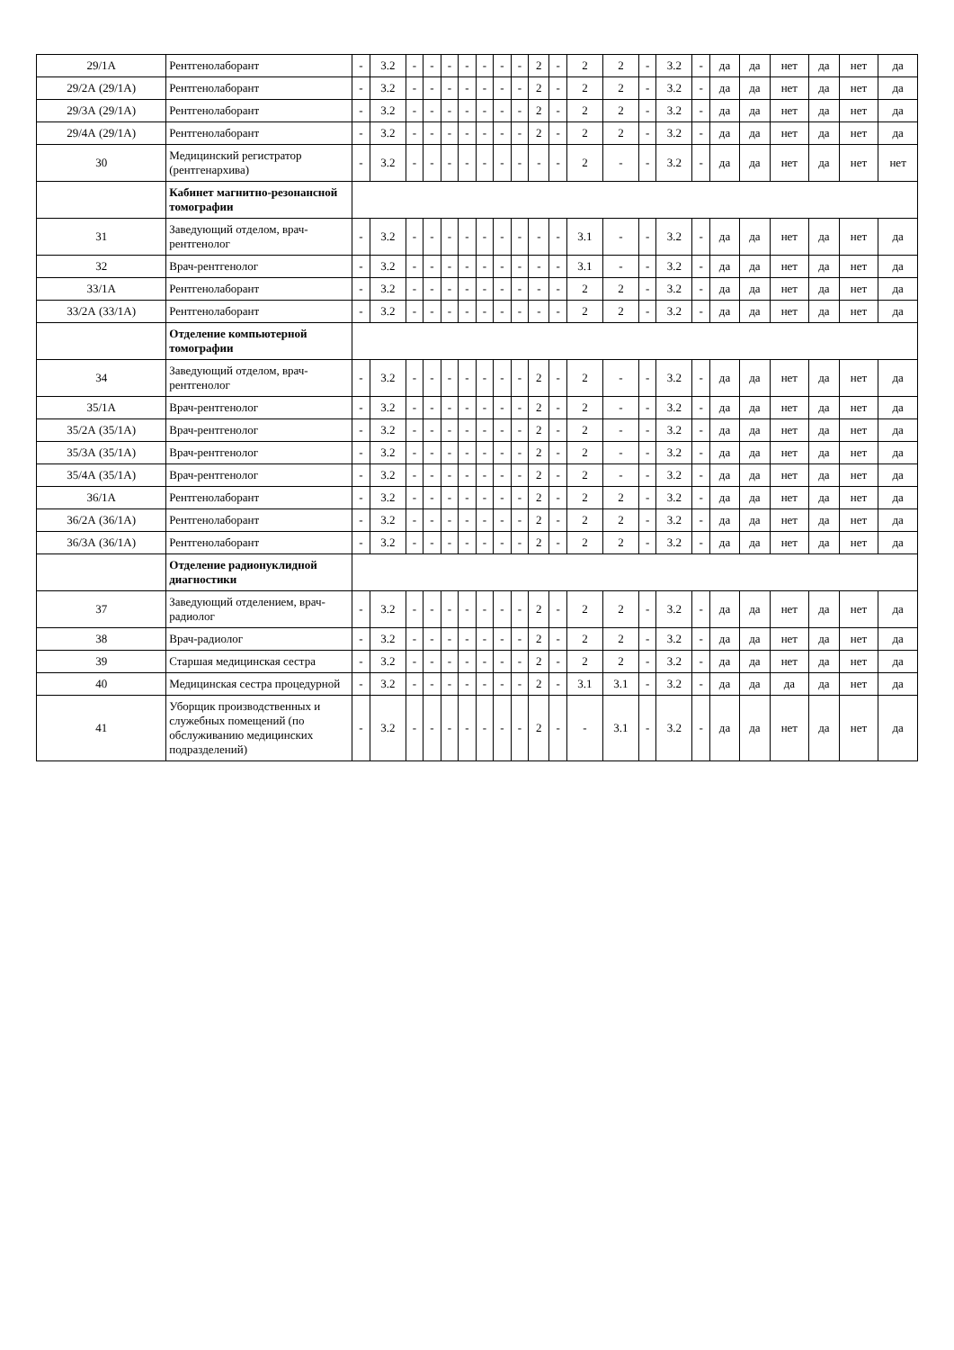| 29/1А | Рентгенолаборант | - | 3.2 | - | - | - | - | - | - | - | 2 | - | 2 | 2 | - | 3.2 | - | да | да | нет | да | нет | да |
| 29/2А (29/1А) | Рентгенолаборант | - | 3.2 | - | - | - | - | - | - | - | 2 | - | 2 | 2 | - | 3.2 | - | да | да | нет | да | нет | да |
| 29/3А (29/1А) | Рентгенолаборант | - | 3.2 | - | - | - | - | - | - | - | 2 | - | 2 | 2 | - | 3.2 | - | да | да | нет | да | нет | да |
| 29/4А (29/1А) | Рентгенолаборант | - | 3.2 | - | - | - | - | - | - | - | 2 | - | 2 | 2 | - | 3.2 | - | да | да | нет | да | нет | да |
| 30 | Медицинский регистратор (рентгенархива) | - | 3.2 | - | - | - | - | - | - | - | - | - | 2 | - | - | 3.2 | - | да | да | нет | да | нет | нет |
| | Кабинет магнитно-резонансной томографии | | | | | | | | | | | | | | | | | | | | | | |
| 31 | Заведующий отделом, врач-рентгенолог | - | 3.2 | - | - | - | - | - | - | - | - | - | 3.1 | - | - | 3.2 | - | да | да | нет | да | нет | да |
| 32 | Врач-рентгенолог | - | 3.2 | - | - | - | - | - | - | - | - | - | 3.1 | - | - | 3.2 | - | да | да | нет | да | нет | да |
| 33/1А | Рентгенолаборант | - | 3.2 | - | - | - | - | - | - | - | - | - | 2 | 2 | - | 3.2 | - | да | да | нет | да | нет | да |
| 33/2А (33/1А) | Рентгенолаборант | - | 3.2 | - | - | - | - | - | - | - | - | - | 2 | 2 | - | 3.2 | - | да | да | нет | да | нет | да |
| | Отделение компьютерной томографии | | | | | | | | | | | | | | | | | | | | | | |
| 34 | Заведующий отделом, врач-рентгенолог | - | 3.2 | - | - | - | - | - | - | - | 2 | - | 2 | - | - | 3.2 | - | да | да | нет | да | нет | да |
| 35/1А | Врач-рентгенолог | - | 3.2 | - | - | - | - | - | - | - | 2 | - | 2 | - | - | 3.2 | - | да | да | нет | да | нет | да |
| 35/2А (35/1А) | Врач-рентгенолог | - | 3.2 | - | - | - | - | - | - | - | 2 | - | 2 | - | - | 3.2 | - | да | да | нет | да | нет | да |
| 35/3А (35/1А) | Врач-рентгенолог | - | 3.2 | - | - | - | - | - | - | - | 2 | - | 2 | - | - | 3.2 | - | да | да | нет | да | нет | да |
| 35/4А (35/1А) | Врач-рентгенолог | - | 3.2 | - | - | - | - | - | - | - | 2 | - | 2 | - | - | 3.2 | - | да | да | нет | да | нет | да |
| 36/1А | Рентгенолаборант | - | 3.2 | - | - | - | - | - | - | - | 2 | - | 2 | 2 | - | 3.2 | - | да | да | нет | да | нет | да |
| 36/2А (36/1А) | Рентгенолаборант | - | 3.2 | - | - | - | - | - | - | - | 2 | - | 2 | 2 | - | 3.2 | - | да | да | нет | да | нет | да |
| 36/3А (36/1А) | Рентгенолаборант | - | 3.2 | - | - | - | - | - | - | - | 2 | - | 2 | 2 | - | 3.2 | - | да | да | нет | да | нет | да |
| | Отделение радионуклидной диагностики | | | | | | | | | | | | | | | | | | | | | | |
| 37 | Заведующий отделением, врач-радиолог | - | 3.2 | - | - | - | - | - | - | - | 2 | - | 2 | 2 | - | 3.2 | - | да | да | нет | да | нет | да |
| 38 | Врач-радиолог | - | 3.2 | - | - | - | - | - | - | - | 2 | - | 2 | 2 | - | 3.2 | - | да | да | нет | да | нет | да |
| 39 | Старшая медицинская сестра | - | 3.2 | - | - | - | - | - | - | - | 2 | - | 2 | 2 | - | 3.2 | - | да | да | нет | да | нет | да |
| 40 | Медицинская сестра процедурной | - | 3.2 | - | - | - | - | - | - | - | 2 | - | 3.1 | 3.1 | - | 3.2 | - | да | да | да | да | нет | да |
| 41 | Уборщик производственных и служебных помещений (по обслуживанию медицинских подразделений) | - | 3.2 | - | - | - | - | - | - | - | 2 | - | - | 3.1 | - | 3.2 | - | да | да | нет | да | нет | да |